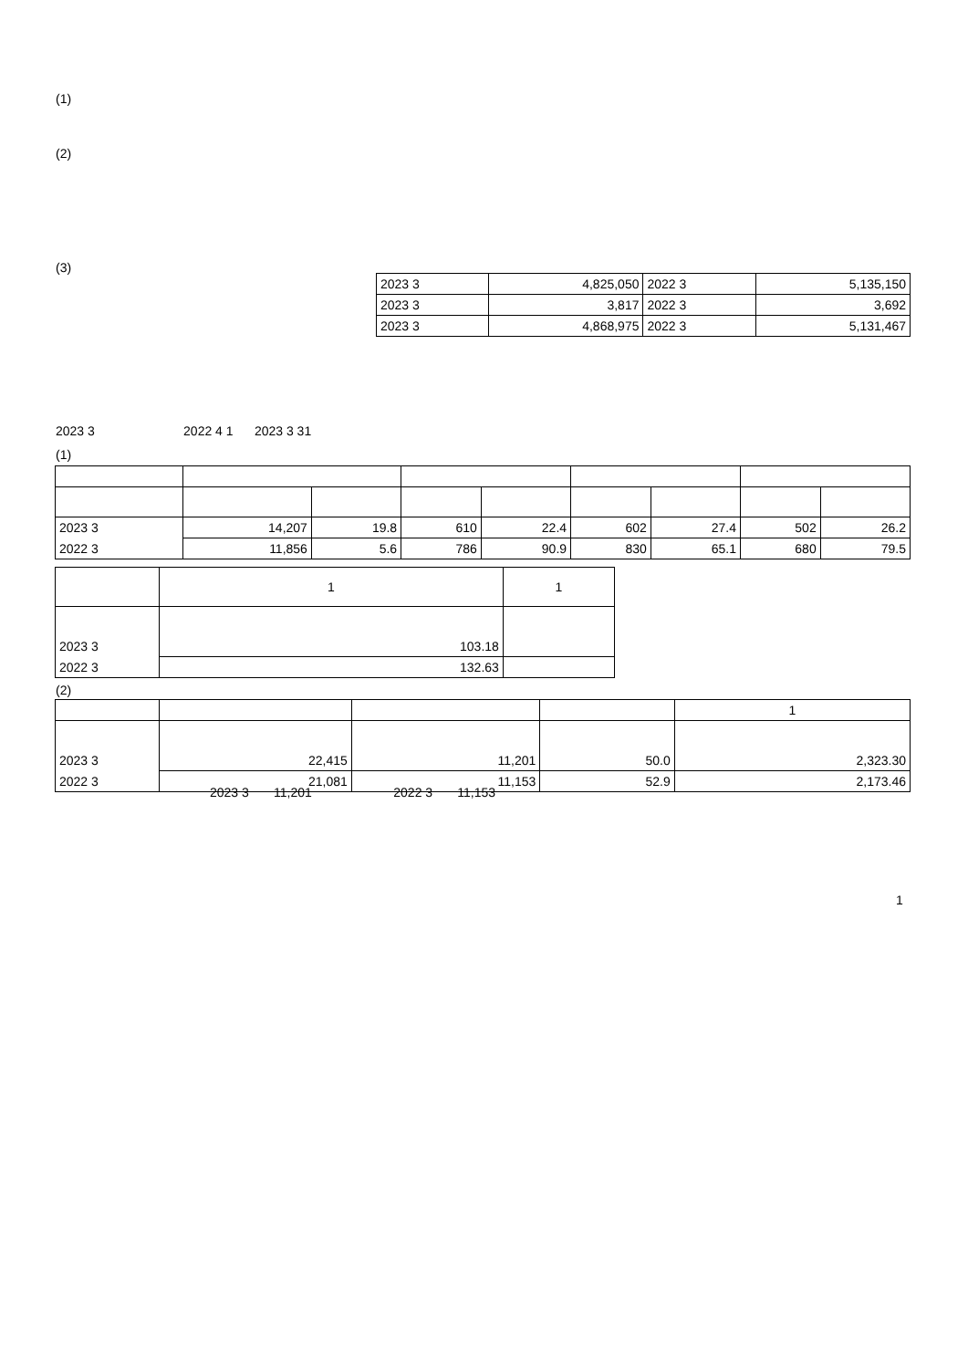(1)
(2)
(3)
| 2023 3 | 4,825,050 | 2022 3 | 5,135,150 |
| 2023 3 | 3,817 | 2022 3 | 3,692 |
| 2023 3 | 4,868,975 | 2022 3 | 5,131,467 |
2023 3 2022 4 1 2023 3 31
(1)
| 2023 3 | 14,207 | 19.8 | 610 | 22.4 | 602 | 27.4 | 502 | 26.2 |
| 2022 3 | 11,856 | 5.6 | 786 | 90.9 | 830 | 65.1 | 680 | 79.5 |
| | 1 | 1 |
| 2023 3 | 103.18 | |
| 2022 3 | 132.63 | |
(2)
| | | | | 1 |
| 2023 3 | 22,415 | 11,201 | 50.0 | 2,323.30 |
| 2022 3 | 21,081 | 11,153 | 52.9 | 2,173.46 |
2023 3 11,201 2022 3 11,153
1